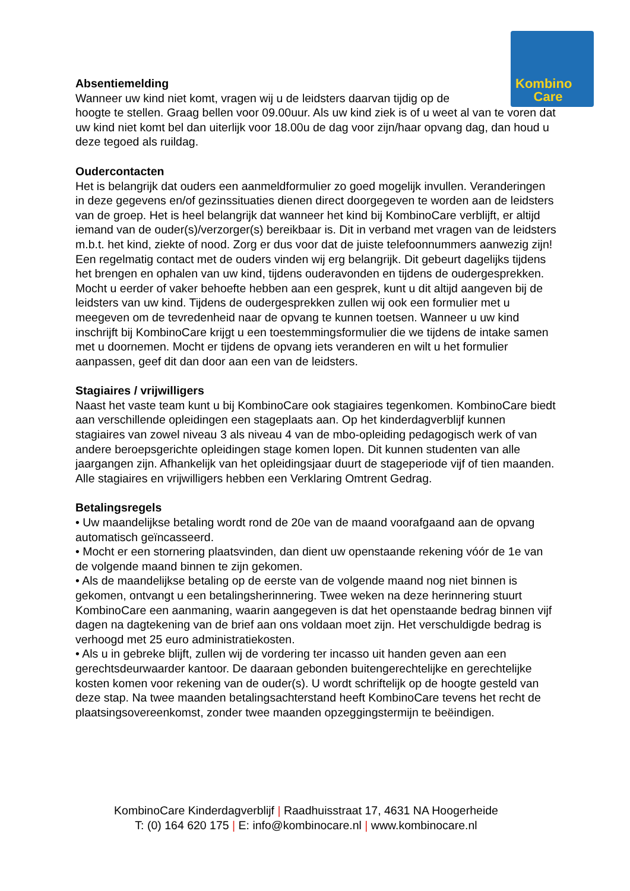Kombino
Care
Absentiemelding
Wanneer uw kind niet komt, vragen wij u de leidsters daarvan tijdig op de
hoogte te stellen. Graag bellen voor 09.00uur. Als uw kind ziek is of u weet al van te voren dat uw kind niet komt bel dan uiterlijk voor 18.00u de dag voor zijn/haar opvang dag, dan houd u deze tegoed als ruildag.
Oudercontacten
Het is belangrijk dat ouders een aanmeldformulier zo goed mogelijk invullen. Veranderingen in deze gegevens en/of gezinssituaties dienen direct doorgegeven te worden aan de leidsters van de groep. Het is heel belangrijk dat wanneer het kind bij KombinoCare verblijft, er altijd iemand van de ouder(s)/verzorger(s) bereikbaar is. Dit in verband met vragen van de leidsters m.b.t. het kind, ziekte of nood. Zorg er dus voor dat de juiste telefoonnummers aanwezig zijn!
Een regelmatig contact met de ouders vinden wij erg belangrijk. Dit gebeurt dagelijks tijdens het brengen en ophalen van uw kind, tijdens ouderavonden en tijdens de oudergesprekken. Mocht u eerder of vaker behoefte hebben aan een gesprek, kunt u dit altijd aangeven bij de leidsters van uw kind. Tijdens de oudergesprekken zullen wij ook een formulier met u meegeven om de tevredenheid naar de opvang te kunnen toetsen. Wanneer u uw kind inschrijft bij KombinoCare krijgt u een toestemmingsformulier die we tijdens de intake samen met u doornemen. Mocht er tijdens de opvang iets veranderen en wilt u het formulier aanpassen, geef dit dan door aan een van de leidsters.
Stagiaires / vrijwilligers
Naast het vaste team kunt u bij KombinoCare ook stagiaires tegenkomen. KombinoCare biedt aan verschillende opleidingen een stageplaats aan. Op het kinderdagverblijf kunnen stagiaires van zowel niveau 3 als niveau 4 van de mbo-opleiding pedagogisch werk of van andere beroepsgerichte opleidingen stage komen lopen. Dit kunnen studenten van alle jaargangen zijn. Afhankelijk van het opleidingsjaar duurt de stageperiode vijf of tien maanden. Alle stagiaires en vrijwilligers hebben een Verklaring Omtrent Gedrag.
Betalingsregels
• Uw maandelijkse betaling wordt rond de 20e van de maand voorafgaand aan de opvang automatisch geïncasseerd.
• Mocht er een stornering plaatsvinden, dan dient uw openstaande rekening vóór de 1e van de volgende maand binnen te zijn gekomen.
• Als de maandelijkse betaling op de eerste van de volgende maand nog niet binnen is gekomen, ontvangt u een betalingsherinnering. Twee weken na deze herinnering stuurt KombinoCare een aanmaning, waarin aangegeven is dat het openstaande bedrag binnen vijf dagen na dagtekening van de brief aan ons voldaan moet zijn. Het verschuldigde bedrag is verhoogd met 25 euro administratiekosten.
• Als u in gebreke blijft, zullen wij de vordering ter incasso uit handen geven aan een gerechtsdeurwaarder kantoor. De daaraan gebonden buitengerechtelijke en gerechtelijke kosten komen voor rekening van de ouder(s). U wordt schriftelijk op de hoogte gesteld van deze stap. Na twee maanden betalingsachterstand heeft KombinoCare tevens het recht de plaatsingsovereenkomst, zonder twee maanden opzeggingstermijn te beëindigen.
KombinoCare Kinderdagverblijf | Raadhuisstraat 17, 4631 NA Hoogerheide
T: (0) 164 620 175 | E: info@kombinocare.nl | www.kombinocare.nl